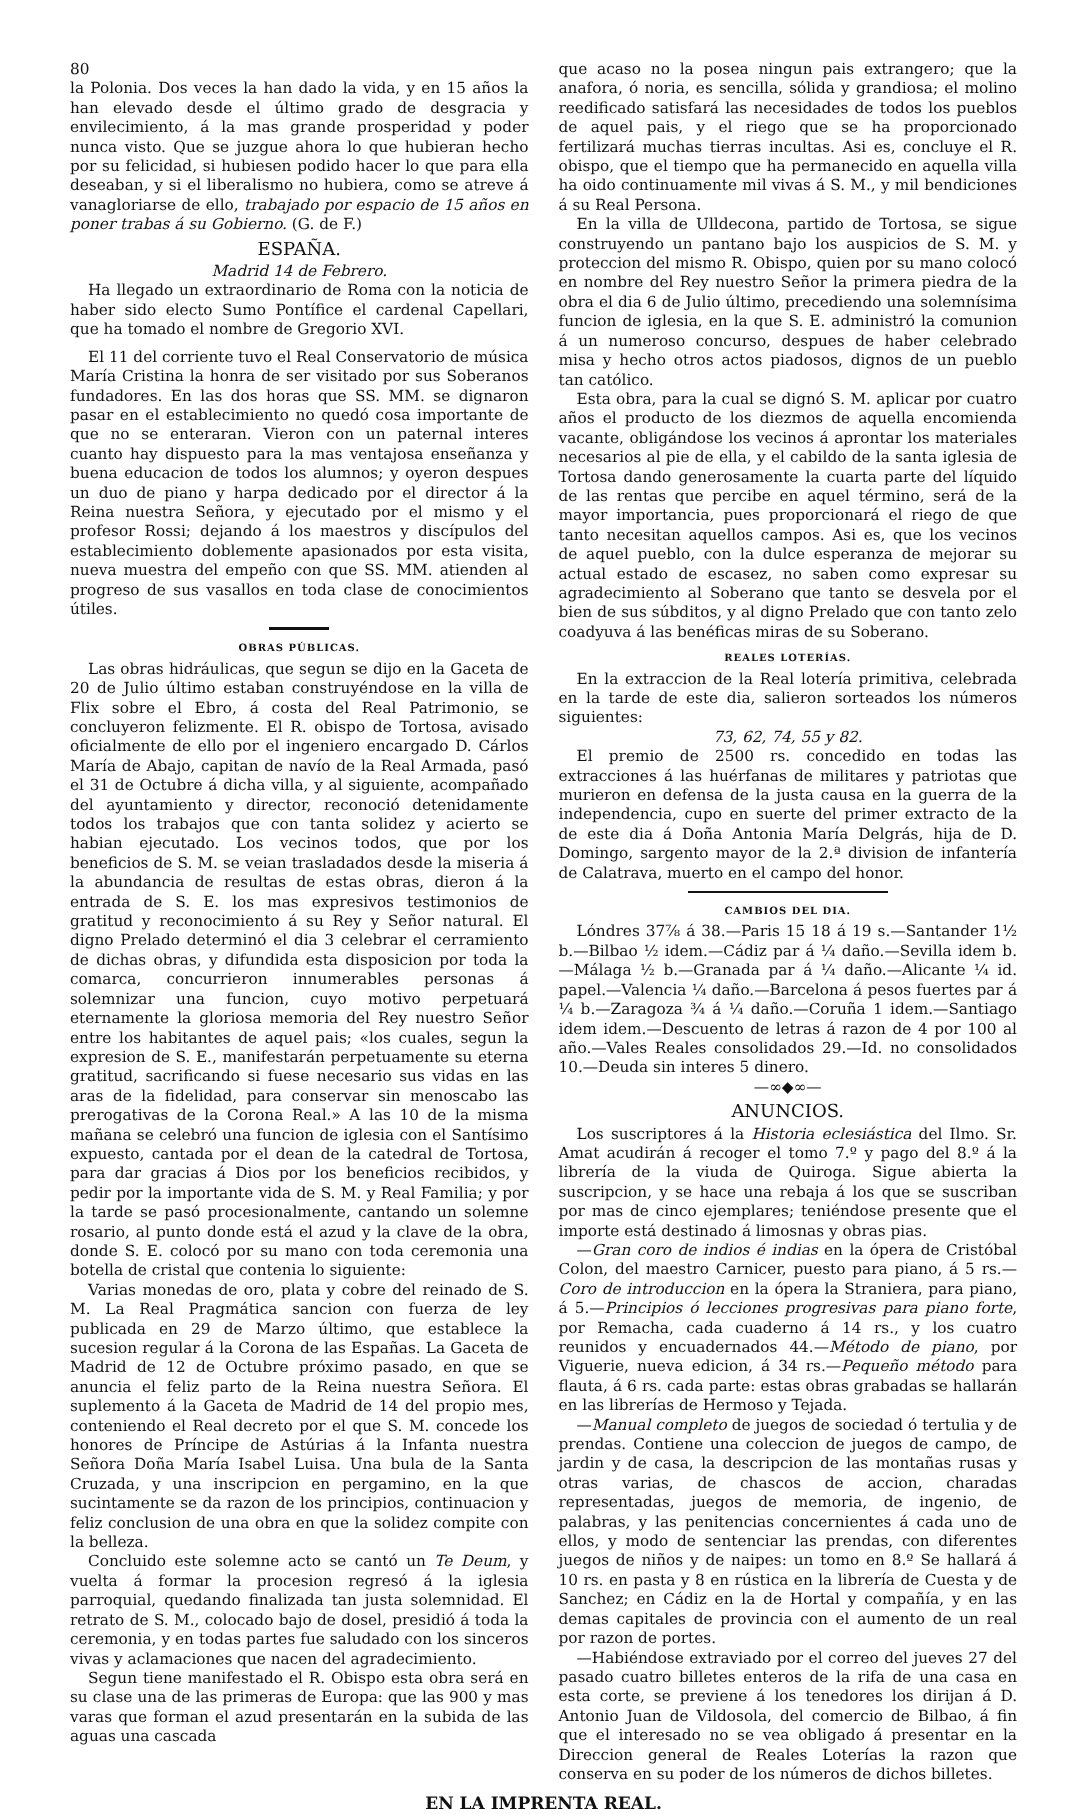80
la Polonia. Dos veces la han dado la vida, y en 15 años la han elevado desde el último grado de desgracia y envilecimiento, á la mas grande prosperidad y poder nunca visto. Que se juzgue ahora lo que hubieran hecho por su felicidad, si hubiesen podido hacer lo que para ella deseaban, y si el liberalismo no hubiera, como se atreve á vanagloriarse de ello, trabajado por espacio de 15 años en poner trabas á su Gobierno. (G. de F.)
ESPAÑA.
Madrid 14 de Febrero.
Ha llegado un extraordinario de Roma con la noticia de haber sido electo Sumo Pontífice el cardenal Capellari, que ha tomado el nombre de Gregorio XVI.
El 11 del corriente tuvo el Real Conservatorio de música María Cristina la honra de ser visitado por sus Soberanos fundadores. En las dos horas que SS. MM. se dignaron pasar en el establecimiento no quedó cosa importante de que no se enteraran. Vieron con un paternal interes cuanto hay dispuesto para la mas ventajosa enseñanza y buena educacion de todos los alumnos; y oyeron despues un duo de piano y harpa dedicado por el director á la Reina nuestra Señora, y ejecutado por el mismo y el profesor Rossi; dejando á los maestros y discípulos del establecimiento doblemente apasionados por esta visita, nueva muestra del empeño con que SS. MM. atienden al progreso de sus vasallos en toda clase de conocimientos útiles.
OBRAS PÚBLICAS.
Las obras hidráulicas, que segun se dijo en la Gaceta de 20 de Julio último estaban construyéndose en la villa de Flix sobre el Ebro, á costa del Real Patrimonio, se concluyeron felizmente. El R. obispo de Tortosa, avisado oficialmente de ello por el ingeniero encargado D. Cárlos María de Abajo, capitan de navío de la Real Armada, pasó el 31 de Octubre á dicha villa, y al siguiente, acompañado del ayuntamiento y director, reconoció detenidamente todos los trabajos que con tanta solidez y acierto se habian ejecutado. Los vecinos todos, que por los beneficios de S. M. se veian trasladados desde la miseria á la abundancia de resultas de estas obras, dieron á la entrada de S. E. los mas expresivos testimonios de gratitud y reconocimiento á su Rey y Señor natural. El digno Prelado determinó el dia 3 celebrar el cerramiento de dichas obras, y difundida esta disposicion por toda la comarca, concurrieron innumerables personas á solemnizar una funcion, cuyo motivo perpetuará eternamente la gloriosa memoria del Rey nuestro Señor entre los habitantes de aquel pais; «los cuales, segun la expresion de S. E., manifestarán perpetuamente su eterna gratitud, sacrificando si fuese necesario sus vidas en las aras de la fidelidad, para conservar sin menoscabo las prerogativas de la Corona Real.» A las 10 de la misma mañana se celebró una funcion de iglesia con el Santísimo expuesto, cantada por el dean de la catedral de Tortosa, para dar gracias á Dios por los beneficios recibidos, y pedir por la importante vida de S. M. y Real Familia; y por la tarde se pasó procesionalmente, cantando un solemne rosario, al punto donde está el azud y la clave de la obra, donde S. E. colocó por su mano con toda ceremonia una botella de cristal que contenia lo siguiente:
Varias monedas de oro, plata y cobre del reinado de S. M. La Real Pragmática sancion con fuerza de ley publicada en 29 de Marzo último, que establece la sucesion regular á la Corona de las Españas. La Gaceta de Madrid de 12 de Octubre próximo pasado, en que se anuncia el feliz parto de la Reina nuestra Señora. El suplemento á la Gaceta de Madrid de 14 del propio mes, conteniendo el Real decreto por el que S. M. concede los honores de Príncipe de Astúrias á la Infanta nuestra Señora Doña María Isabel Luisa. Una bula de la Santa Cruzada, y una inscripcion en pergamino, en la que sucintamente se da razon de los principios, continuacion y feliz conclusion de una obra en que la solidez compite con la belleza.
Concluido este solemne acto se cantó un Te Deum, y vuelta á formar la procesion regresó á la iglesia parroquial, quedando finalizada tan justa solemnidad. El retrato de S. M., colocado bajo de dosel, presidió á toda la ceremonia, y en todas partes fue saludado con los sinceros vivas y aclamaciones que nacen del agradecimiento.
Segun tiene manifestado el R. Obispo esta obra será en su clase una de las primeras de Europa: que las 900 y mas varas que forman el azud presentarán en la subida de las aguas una cascada
que acaso no la posea ningun pais extrangero; que la anafora, ó noria, es sencilla, sólida y grandiosa; el molino reedificado satisfará las necesidades de todos los pueblos de aquel pais, y el riego que se ha proporcionado fertilizará muchas tierras incultas. Asi es, concluye el R. obispo, que el tiempo que ha permanecido en aquella villa ha oido continuamente mil vivas á S. M., y mil bendiciones á su Real Persona.
En la villa de Ulldecona, partido de Tortosa, se sigue construyendo un pantano bajo los auspicios de S. M. y proteccion del mismo R. Obispo, quien por su mano colocó en nombre del Rey nuestro Señor la primera piedra de la obra el dia 6 de Julio último, precediendo una solemnísima funcion de iglesia, en la que S. E. administró la comunion á un numeroso concurso, despues de haber celebrado misa y hecho otros actos piadosos, dignos de un pueblo tan católico.
Esta obra, para la cual se dignó S. M. aplicar por cuatro años el producto de los diezmos de aquella encomienda vacante, obligándose los vecinos á aprontar los materiales necesarios al pie de ella, y el cabildo de la santa iglesia de Tortosa dando generosamente la cuarta parte del líquido de las rentas que percibe en aquel término, será de la mayor importancia, pues proporcionará el riego de que tanto necesitan aquellos campos. Asi es, que los vecinos de aquel pueblo, con la dulce esperanza de mejorar su actual estado de escasez, no saben como expresar su agradecimiento al Soberano que tanto se desvela por el bien de sus súbditos, y al digno Prelado que con tanto zelo coadyuva á las benéficas miras de su Soberano.
REALES LOTERÍAS.
En la extraccion de la Real lotería primitiva, celebrada en la tarde de este dia, salieron sorteados los números siguientes:
73, 62, 74, 55 y 82.
El premio de 2500 rs. concedido en todas las extracciones á las huérfanas de militares y patriotas que murieron en defensa de la justa causa en la guerra de la independencia, cupo en suerte del primer extracto de la de este dia á Doña Antonia María Delgrás, hija de D. Domingo, sargento mayor de la 2.ª division de infantería de Calatrava, muerto en el campo del honor.
CAMBIOS DEL DIA.
Lóndres 37⅞ á 38.—Paris 15 18 á 19 s.—Santander 1½ b.—Bilbao ½ idem.—Cádiz par á ¼ daño.—Sevilla idem b.—Málaga ½ b.—Granada par á ¼ daño.—Alicante ¼ id. papel.—Valencia ¼ daño.—Barcelona á pesos fuertes par á ¼ b.—Zaragoza ¾ á ¼ daño.—Coruña 1 idem.—Santiago idem idem.—Descuento de letras á razon de 4 por 100 al año.—Vales Reales consolidados 29.—Id. no consolidados 10.—Deuda sin interes 5 dinero.
—∞◆∞—
ANUNCIOS.
Los suscriptores á la Historia eclesiástica del Ilmo. Sr. Amat acudirán á recoger el tomo 7.º y pago del 8.º á la librería de la viuda de Quiroga. Sigue abierta la suscripcion, y se hace una rebaja á los que se suscriban por mas de cinco ejemplares; teniéndose presente que el importe está destinado á limosnas y obras pias.
—Gran coro de indios é indias en la ópera de Cristóbal Colon, del maestro Carnicer, puesto para piano, á 5 rs.—Coro de introduccion en la ópera la Straniera, para piano, á 5.—Principios ó lecciones progresivas para piano forte, por Remacha, cada cuaderno á 14 rs., y los cuatro reunidos y encuadernados 44.—Método de piano, por Viguerie, nueva edicion, á 34 rs.—Pequeño método para flauta, á 6 rs. cada parte: estas obras grabadas se hallarán en las librerías de Hermoso y Tejada.
—Manual completo de juegos de sociedad ó tertulia y de prendas. Contiene una coleccion de juegos de campo, de jardin y de casa, la descripcion de las montañas rusas y otras varias, de chascos de accion, charadas representadas, juegos de memoria, de ingenio, de palabras, y las penitencias concernientes á cada uno de ellos, y modo de sentenciar las prendas, con diferentes juegos de niños y de naipes: un tomo en 8.º Se hallará á 10 rs. en pasta y 8 en rústica en la librería de Cuesta y de Sanchez; en Cádiz en la de Hortal y compañía, y en las demas capitales de provincia con el aumento de un real por razon de portes.
—Habiéndose extraviado por el correo del jueves 27 del pasado cuatro billetes enteros de la rifa de una casa en esta corte, se previene á los tenedores los dirijan á D. Antonio Juan de Vildosola, del comercio de Bilbao, á fin que el interesado no se vea obligado á presentar en la Direccion general de Reales Loterías la razon que conserva en su poder de los números de dichos billetes.
EN LA IMPRENTA REAL.